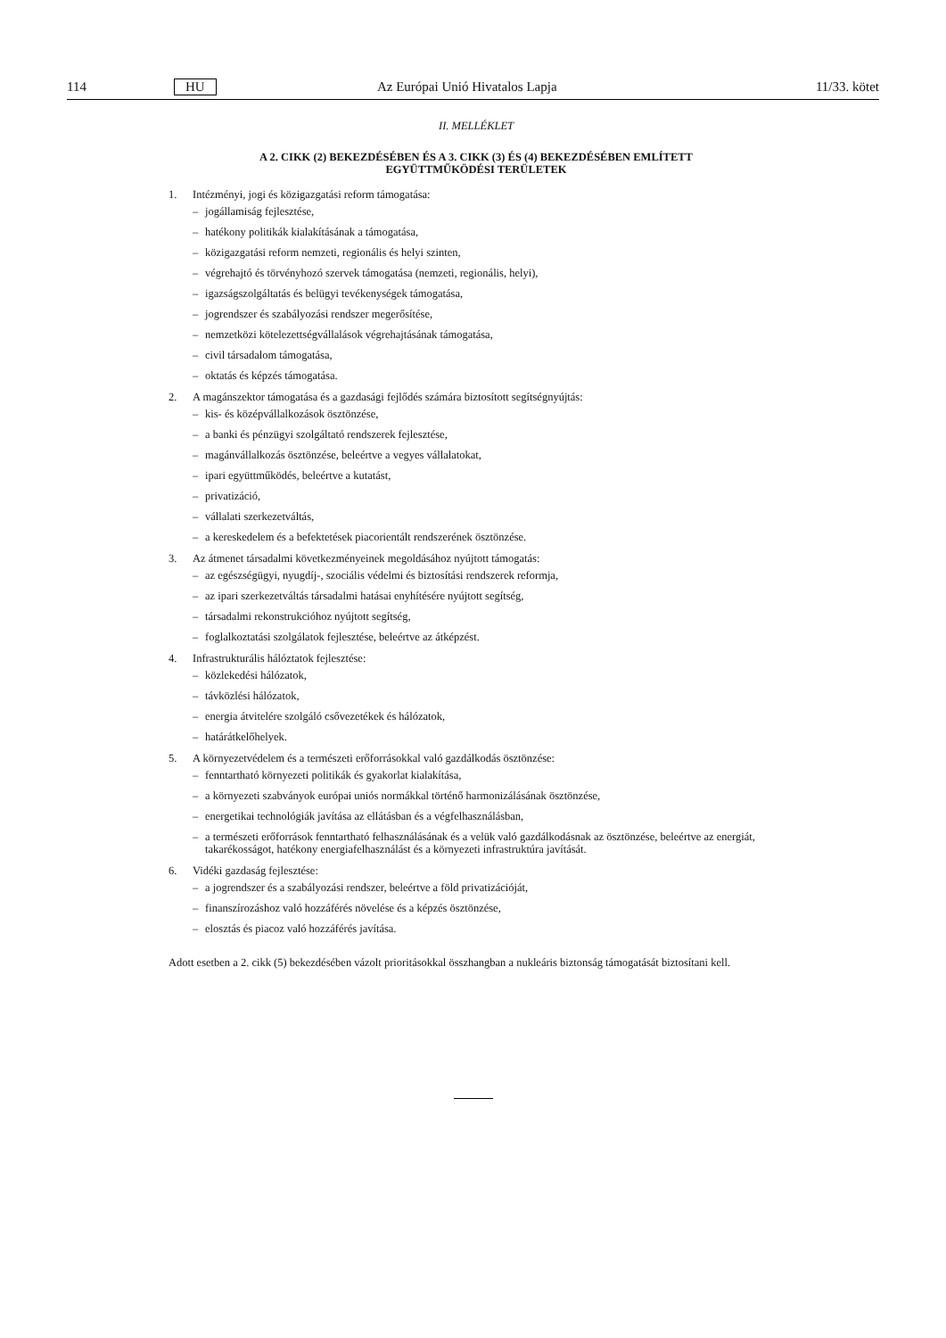114 HU Az Európai Unió Hivatalos Lapja 11/33. kötet
II. MELLÉKLET
A 2. CIKK (2) BEKEZDÉSÉBEN ÉS A 3. CIKK (3) ÉS (4) BEKEZDÉSÉBEN EMLÍTETT
EGYÜTTMŰKÖDÉSI TERÜLETEK
1. Intézményi, jogi és közigazgatási reform támogatása:
– jogállamiság fejlesztése,
– hatékony politikák kialakításának a támogatása,
– közigazgatási reform nemzeti, regionális és helyi szinten,
– végrehajtó és törvényhozó szervek támogatása (nemzeti, regionális, helyi),
– igazságszolgáltatás és belügyi tevékenységek támogatása,
– jogrendszer és szabályozási rendszer megerősítése,
– nemzetközi kötelezettségvállalások végrehajtásának támogatása,
– civil társadalom támogatása,
– oktatás és képzés támogatása.
2. A magánszektor támogatása és a gazdasági fejlődés számára biztosított segítségnyújtás:
– kis- és középvállalkozások ösztönzése,
– a banki és pénzügyi szolgáltató rendszerek fejlesztése,
– magánvállalkozás ösztönzése, beleértve a vegyes vállalatokat,
– ipari együttműködés, beleértve a kutatást,
– privatizáció,
– vállalati szerkezetváltás,
– a kereskedelem és a befektetések piacorientált rendszerének ösztönzése.
3. Az átmenet társadalmi következményeinek megoldásához nyújtott támogatás:
– az egészségügyi, nyugdíj-, szociális védelmi és biztosítási rendszerek reformja,
– az ipari szerkezetváltás társadalmi hatásai enyhítésére nyújtott segítség,
– társadalmi rekonstrukcióhoz nyújtott segítség,
– foglalkoztatási szolgálatok fejlesztése, beleértve az átképzést.
4. Infrastrukturális hálóztatok fejlesztése:
– közlekedési hálózatok,
– távközlési hálózatok,
– energia átvitelére szolgáló csővezetékek és hálózatok,
– határátkelőhelyek.
5. A környezetvédelem és a természeti erőforrásokkal való gazdálkodás ösztönzése:
– fenntartható környezeti politikák és gyakorlat kialakítása,
– a környezeti szabványok európai uniós normákkal történő harmonizálásának ösztönzése,
– energetikai technológiák javítása az ellátásban és a végfelhasználásban,
– a természeti erőforrások fenntartható felhasználásának és a velük való gazdálkodásnak az ösztönzése, beleértve az energiát, takarékosságot, hatékony energiafelhasználást és a környezeti infrastruktúra javítását.
6. Vidéki gazdaság fejlesztése:
– a jogrendszer és a szabályozási rendszer, beleértve a föld privatizációját,
– finanszírozáshoz való hozzáférés növelése és a képzés ösztönzése,
– elosztás és piacoz való hozzáférés javítása.
Adott esetben a 2. cikk (5) bekezdésében vázolt prioritásokkal összhangban a nukleáris biztonság támogatását biztosítani kell.